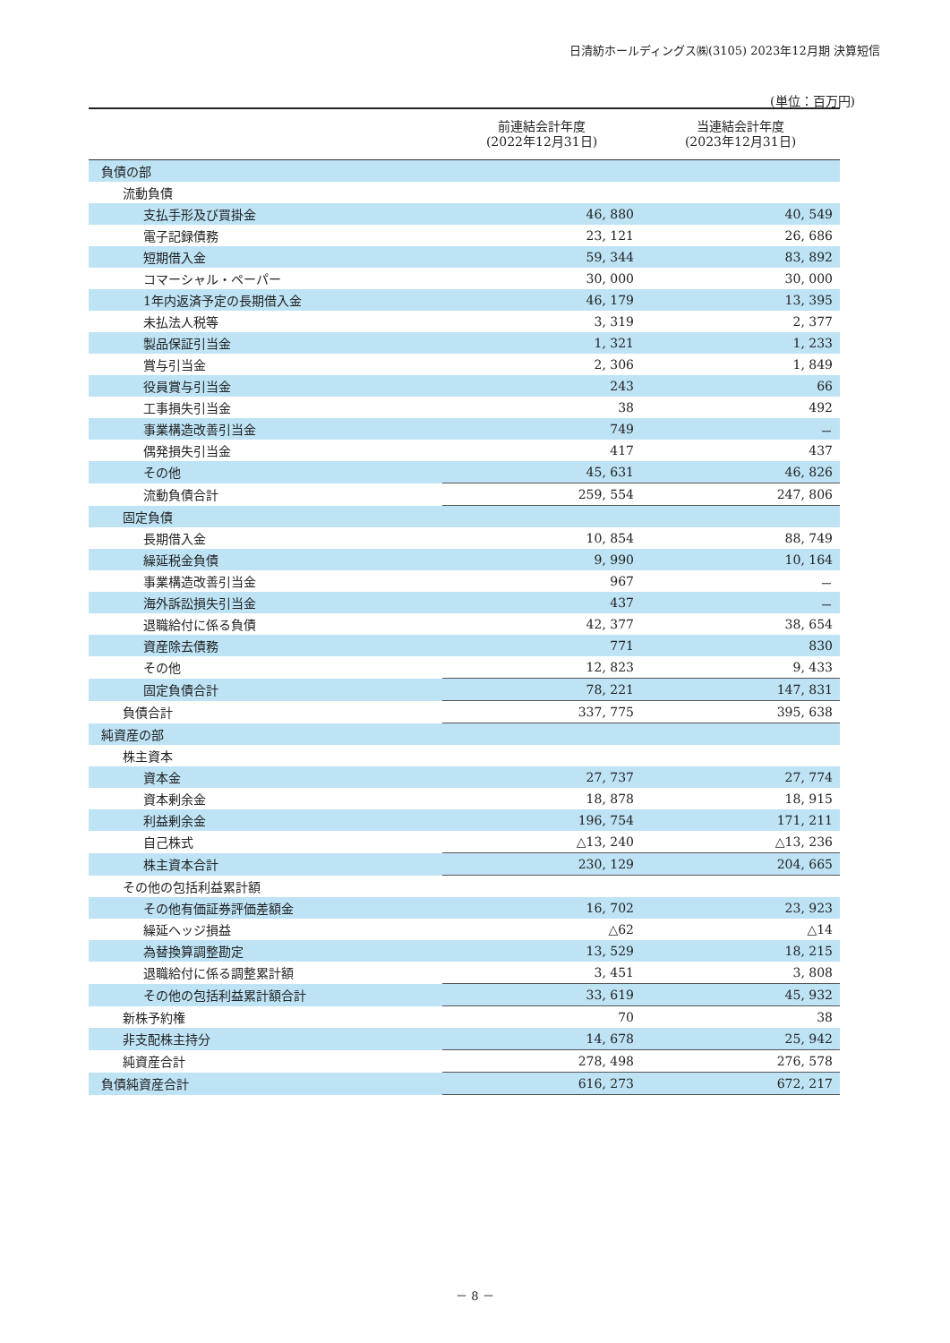日清紡ホールディングス㈱(3105) 2023年12月期 決算短信
(単位：百万円)
| | 前連結会計年度 (2022年12月31日) | 当連結会計年度 (2023年12月31日) |
| --- | --- | --- |
| 負債の部 | | |
| 流動負債 | | |
| 支払手形及び買掛金 | 46, 880 | 40, 549 |
| 電子記録債務 | 23, 121 | 26, 686 |
| 短期借入金 | 59, 344 | 83, 892 |
| コマーシャル・ペーパー | 30, 000 | 30, 000 |
| 1年内返済予定の長期借入金 | 46, 179 | 13, 395 |
| 未払法人税等 | 3, 319 | 2, 377 |
| 製品保証引当金 | 1, 321 | 1, 233 |
| 賞与引当金 | 2, 306 | 1, 849 |
| 役員賞与引当金 | 243 | 66 |
| 工事損失引当金 | 38 | 492 |
| 事業構造改善引当金 | 749 | － |
| 偶発損失引当金 | 417 | 437 |
| その他 | 45, 631 | 46, 826 |
| 流動負債合計 | 259, 554 | 247, 806 |
| 固定負債 | | |
| 長期借入金 | 10, 854 | 88, 749 |
| 繰延税金負債 | 9, 990 | 10, 164 |
| 事業構造改善引当金 | 967 | － |
| 海外訴訟損失引当金 | 437 | － |
| 退職給付に係る負債 | 42, 377 | 38, 654 |
| 資産除去債務 | 771 | 830 |
| その他 | 12, 823 | 9, 433 |
| 固定負債合計 | 78, 221 | 147, 831 |
| 負債合計 | 337, 775 | 395, 638 |
| 純資産の部 | | |
| 株主資本 | | |
| 資本金 | 27, 737 | 27, 774 |
| 資本剰余金 | 18, 878 | 18, 915 |
| 利益剰余金 | 196, 754 | 171, 211 |
| 自己株式 | △13, 240 | △13, 236 |
| 株主資本合計 | 230, 129 | 204, 665 |
| その他の包括利益累計額 | | |
| その他有価証券評価差額金 | 16, 702 | 23, 923 |
| 繰延ヘッジ損益 | △62 | △14 |
| 為替換算調整勘定 | 13, 529 | 18, 215 |
| 退職給付に係る調整累計額 | 3, 451 | 3, 808 |
| その他の包括利益累計額合計 | 33, 619 | 45, 932 |
| 新株予約権 | 70 | 38 |
| 非支配株主持分 | 14, 678 | 25, 942 |
| 純資産合計 | 278, 498 | 276, 578 |
| 負債純資産合計 | 616, 273 | 672, 217 |
－ 8 －